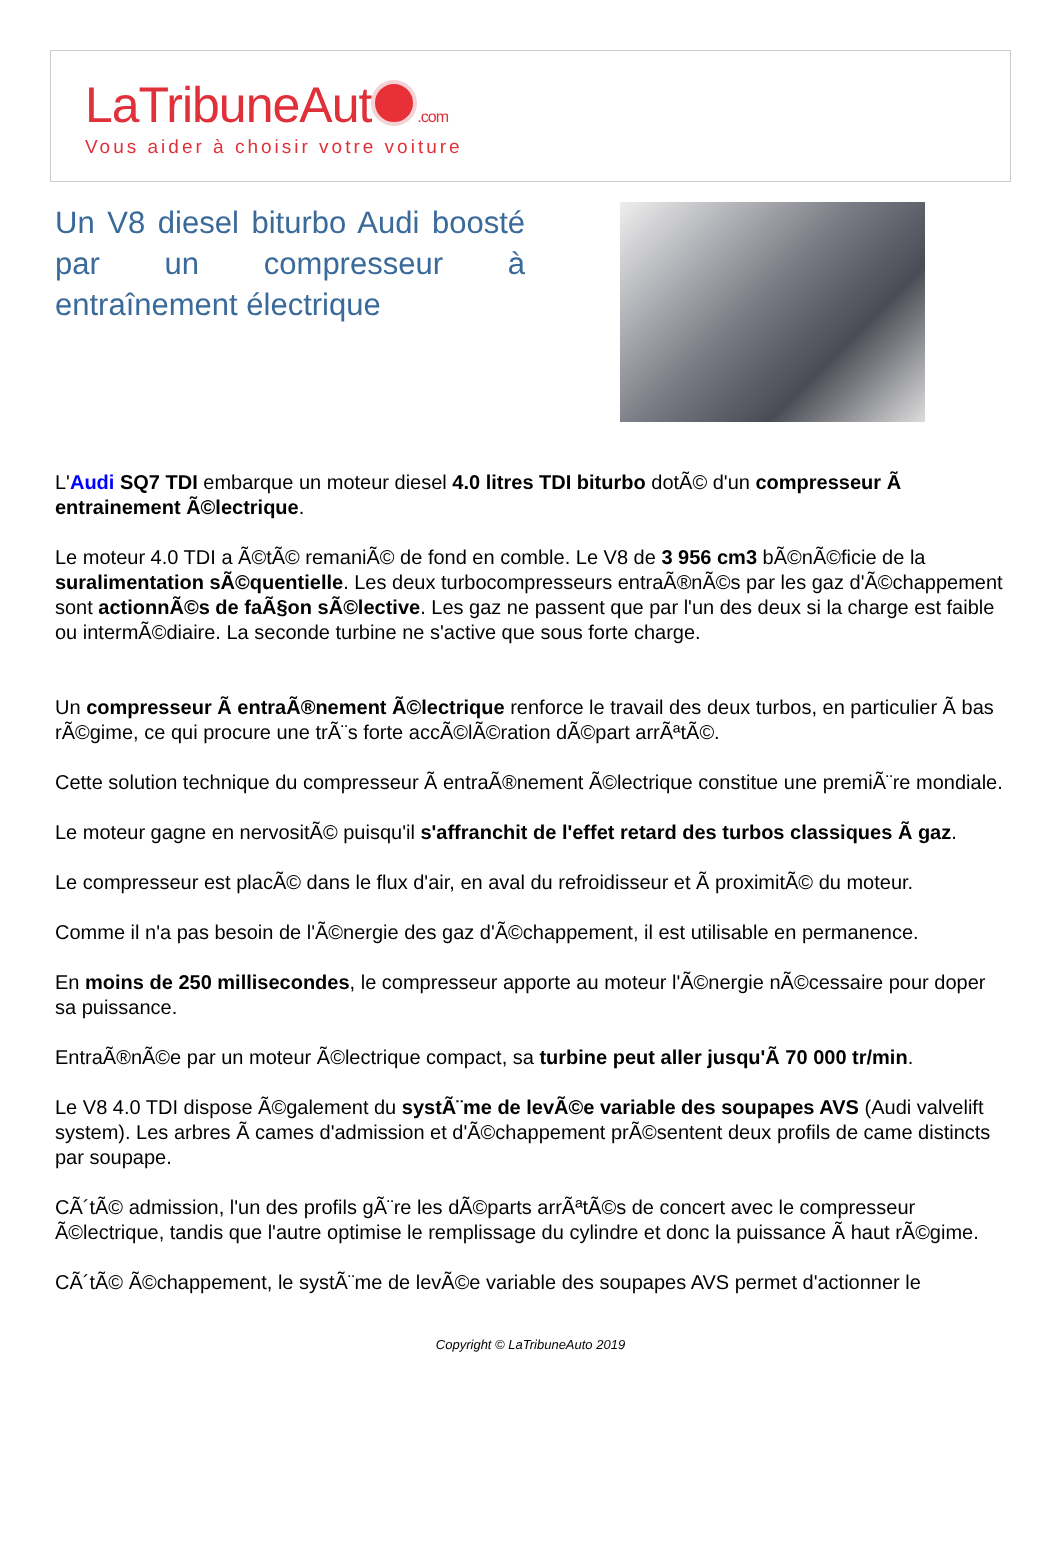LaTribuneAut .com
Vous aider à choisir votre voiture
Un V8 diesel biturbo Audi boosté par un compresseur à entraînement électrique
L'Audi SQ7 TDI embarque un moteur diesel 4.0 litres TDI biturbo dotÃ© d'un compresseur Ã entrainement Ã©lectrique.
Le moteur 4.0 TDI a Ã©tÃ© remaniÃ© de fond en comble. Le V8 de 3 956 cm3 bÃ©nÃ©ficie de la suralimentation sÃ©quentielle. Les deux turbocompresseurs entraÃ®nÃ©s par les gaz d'Ã©chappement sont actionnÃ©s de faÃ§on sÃ©lective. Les gaz ne passent que par l'un des deux si la charge est faible ou intermÃ©diaire. La seconde turbine ne s'active que sous forte charge.
Un compresseur Ã entraÃ®nement Ã©lectrique renforce le travail des deux turbos, en particulier Ã bas rÃ©gime, ce qui procure une trÃ¨s forte accÃ©lÃ©ration dÃ©part arrÃªtÃ©.
Cette solution technique du compresseur Ã entraÃ®nement Ã©lectrique constitue une premiÃ¨re mondiale.
Le moteur gagne en nervositÃ© puisqu'il s'affranchit de l'effet retard des turbos classiques Ã gaz.
Le compresseur est placÃ© dans le flux d'air, en aval du refroidisseur et Ã proximitÃ© du moteur.
Comme il n'a pas besoin de l'Ã©nergie des gaz d'Ã©chappement, il est utilisable en permanence.
En moins de 250 millisecondes, le compresseur apporte au moteur l'Ã©nergie nÃ©cessaire pour doper sa puissance.
EntraÃ®nÃ©e par un moteur Ã©lectrique compact, sa turbine peut aller jusqu'Ã 70 000 tr/min.
Le V8 4.0 TDI dispose Ã©galement du systÃ¨me de levÃ©e variable des soupapes AVS (Audi valvelift system). Les arbres Ã cames d'admission et d'Ã©chappement prÃ©sentent deux profils de came distincts par soupape.
CÃ´tÃ© admission, l'un des profils gÃ¨re les dÃ©parts arrÃªtÃ©s de concert avec le compresseur Ã©lectrique, tandis que l'autre optimise le remplissage du cylindre et donc la puissance Ã haut rÃ©gime.
CÃ´tÃ© Ã©chappement, le systÃ¨me de levÃ©e variable des soupapes AVS permet d'actionner le
Copyright © LaTribuneAuto 2019